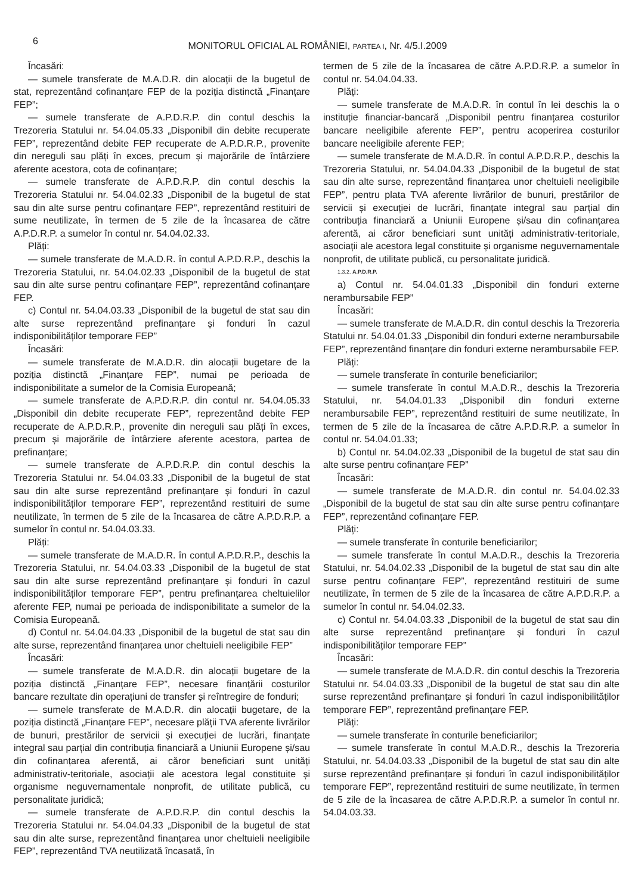6
MONITORUL OFICIAL AL ROMÂNIEI, PARTEA I, Nr. 4/5.I.2009
Încasări:
— sumele transferate de M.A.D.R. din alocații de la bugetul de stat, reprezentând cofinanțare FEP de la poziția distinctă „Finanțare FEP”;
— sumele transferate de A.P.D.R.P. din contul deschis la Trezoreria Statului nr. 54.04.05.33 „Disponibil din debite recuperate FEP”, reprezentând debite FEP recuperate de A.P.D.R.P., provenite din nereguli sau plăți în exces, precum și majorările de întârziere aferente acestora, cota de cofinanțare;
— sumele transferate de A.P.D.R.P. din contul deschis la Trezoreria Statului nr. 54.04.02.33 „Disponibil de la bugetul de stat sau din alte surse pentru cofinanțare FEP”, reprezentând restituiri de sume neutilizate, în termen de 5 zile de la încasarea de către A.P.D.R.P. a sumelor în contul nr. 54.04.02.33.
Plăți:
— sumele transferate de M.A.D.R. în contul A.P.D.R.P., deschis la Trezoreria Statului, nr. 54.04.02.33 „Disponibil de la bugetul de stat sau din alte surse pentru cofinanțare FEP”, reprezentând cofinanțare FEP.
c) Contul nr. 54.04.03.33 „Disponibil de la bugetul de stat sau din alte surse reprezentând prefinanțare și fonduri în cazul indisponibilităților temporare FEP”
Încasări:
— sumele transferate de M.A.D.R. din alocații bugetare de la poziția distinctă „Finanțare FEP”, numai pe perioada de indisponibilitate a sumelor de la Comisia Europeană;
— sumele transferate de A.P.D.R.P. din contul nr. 54.04.05.33 „Disponibil din debite recuperate FEP”, reprezentând debite FEP recuperate de A.P.D.R.P., provenite din nereguli sau plăți în exces, precum și majorările de întârziere aferente acestora, partea de prefinanțare;
— sumele transferate de A.P.D.R.P. din contul deschis la Trezoreria Statului nr. 54.04.03.33 „Disponibil de la bugetul de stat sau din alte surse reprezentând prefinanțare și fonduri în cazul indisponibilităților temporare FEP”, reprezentând restituiri de sume neutilizate, în termen de 5 zile de la încasarea de către A.P.D.R.P. a sumelor în contul nr. 54.04.03.33.
Plăți:
— sumele transferate de M.A.D.R. în contul A.P.D.R.P., deschis la Trezoreria Statului, nr. 54.04.03.33 „Disponibil de la bugetul de stat sau din alte surse reprezentând prefinanțare și fonduri în cazul indisponibilităților temporare FEP”, pentru prefinanțarea cheltuielilor aferente FEP, numai pe perioada de indisponibilitate a sumelor de la Comisia Europeană.
d) Contul nr. 54.04.04.33 „Disponibil de la bugetul de stat sau din alte surse, reprezentând finanțarea unor cheltuieli neeligibile FEP”
Încasări:
— sumele transferate de M.A.D.R. din alocații bugetare de la poziția distinctă „Finanțare FEP”, necesare finanțării costurilor bancare rezultate din operațiuni de transfer și reîntregire de fonduri;
— sumele transferate de M.A.D.R. din alocații bugetare, de la poziția distinctă „Finanțare FEP”, necesare plății TVA aferente livrărilor de bunuri, prestărilor de servicii și execuției de lucrări, finanțate integral sau parțial din contribuția financiară a Uniunii Europene și/sau din cofinanțarea aferentă, ai căror beneficiari sunt unități administrativ-teritoriale, asociații ale acestora legal constituite și organisme neguvernamentale nonprofit, de utilitate publică, cu personalitate juridică;
— sumele transferate de A.P.D.R.P. din contul deschis la Trezoreria Statului nr. 54.04.04.33 „Disponibil de la bugetul de stat sau din alte surse, reprezentând finanțarea unor cheltuieli neeligibile FEP”, reprezentând TVA neutilizată încasată, în
termen de 5 zile de la încasarea de către A.P.D.R.P. a sumelor în contul nr. 54.04.04.33.
Plăți:
— sumele transferate de M.A.D.R. în contul în lei deschis la o instituție financiar-bancară „Disponibil pentru finanțarea costurilor bancare neeligibile aferente FEP”, pentru acoperirea costurilor bancare neeligibile aferente FEP;
— sumele transferate de M.A.D.R. în contul A.P.D.R.P., deschis la Trezoreria Statului, nr. 54.04.04.33 „Disponibil de la bugetul de stat sau din alte surse, reprezentând finanțarea unor cheltuieli neeligibile FEP”, pentru plata TVA aferente livrărilor de bunuri, prestărilor de servicii și execuției de lucrări, finanțate integral sau parțial din contribuția financiară a Uniunii Europene și/sau din cofinanțarea aferentă, ai căror beneficiari sunt unități administrativ-teritoriale, asociații ale acestora legal constituite și organisme neguvernamentale nonprofit, de utilitate publică, cu personalitate juridică.
1.3.2. A.P.D.R.P.
a) Contul nr. 54.04.01.33 „Disponibil din fonduri externe nerambursabile FEP”
Încasări:
— sumele transferate de M.A.D.R. din contul deschis la Trezoreria Statului nr. 54.04.01.33 „Disponibil din fonduri externe nerambursabile FEP”, reprezentând finanțare din fonduri externe nerambursabile FEP.
Plăți:
— sumele transferate în conturile beneficiarilor;
— sumele transferate în contul M.A.D.R., deschis la Trezoreria Statului, nr. 54.04.01.33 „Disponibil din fonduri externe nerambursabile FEP”, reprezentând restituiri de sume neutilizate, în termen de 5 zile de la încasarea de către A.P.D.R.P. a sumelor în contul nr. 54.04.01.33;
b) Contul nr. 54.04.02.33 „Disponibil de la bugetul de stat sau din alte surse pentru cofinanțare FEP”
Încasări:
— sumele transferate de M.A.D.R. din contul nr. 54.04.02.33 „Disponibil de la bugetul de stat sau din alte surse pentru cofinanțare FEP”, reprezentând cofinanțare FEP.
Plăți:
— sumele transferate în conturile beneficiarilor;
— sumele transferate în contul M.A.D.R., deschis la Trezoreria Statului, nr. 54.04.02.33 „Disponibil de la bugetul de stat sau din alte surse pentru cofinanțare FEP”, reprezentând restituiri de sume neutilizate, în termen de 5 zile de la încasarea de către A.P.D.R.P. a sumelor în contul nr. 54.04.02.33.
c) Contul nr. 54.04.03.33 „Disponibil de la bugetul de stat sau din alte surse reprezentând prefinanțare și fonduri în cazul indisponibilităților temporare FEP”
Încasări:
— sumele transferate de M.A.D.R. din contul deschis la Trezoreria Statului nr. 54.04.03.33 „Disponibil de la bugetul de stat sau din alte surse reprezentând prefinanțare și fonduri în cazul indisponibilităților temporare FEP”, reprezentând prefinanțare FEP.
Plăți:
— sumele transferate în conturile beneficiarilor;
— sumele transferate în contul M.A.D.R., deschis la Trezoreria Statului, nr. 54.04.03.33 „Disponibil de la bugetul de stat sau din alte surse reprezentând prefinanțare și fonduri în cazul indisponibilităților temporare FEP”, reprezentând restituiri de sume neutilizate, în termen de 5 zile de la încasarea de către A.P.D.R.P. a sumelor în contul nr. 54.04.03.33.